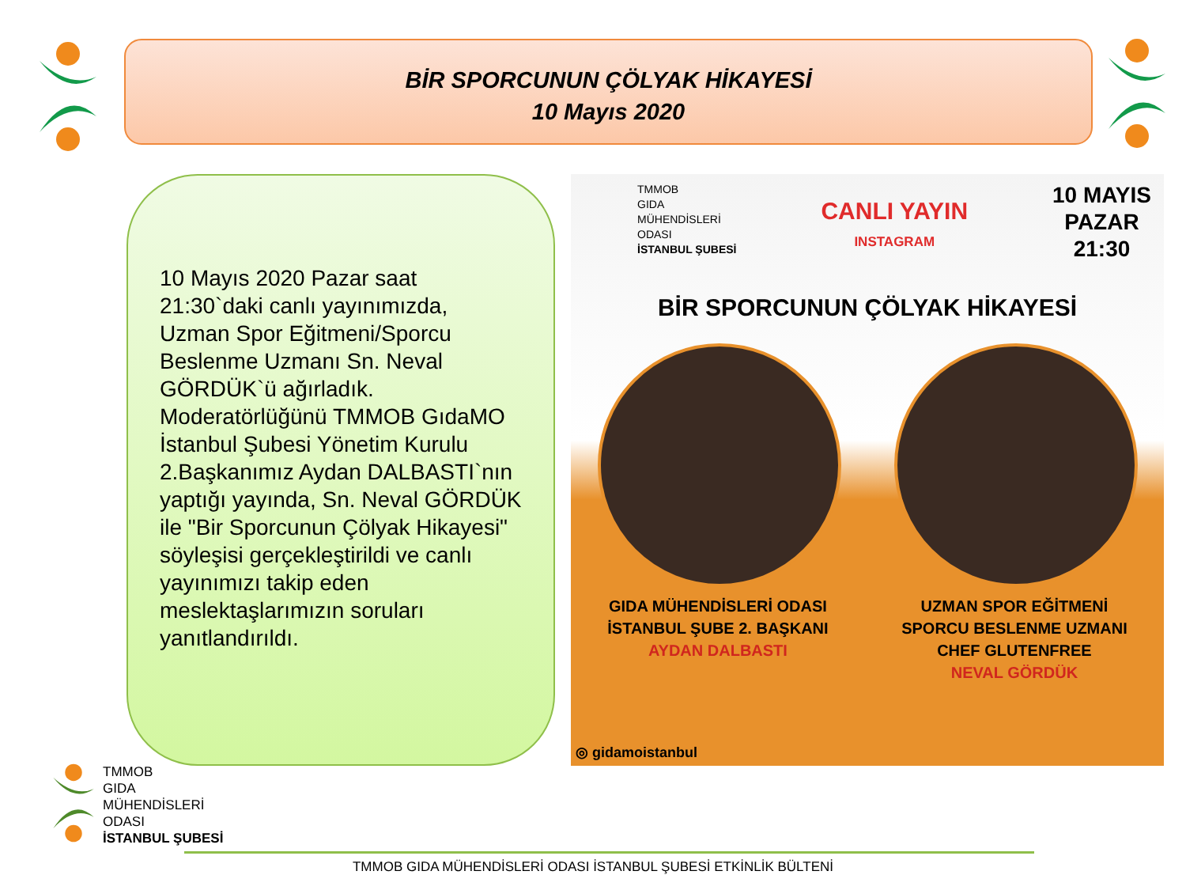BİR SPORCUNUN ÇÖLYAK HİKAYESİ
10 Mayıs 2020
10 Mayıs 2020 Pazar saat 21:30`daki canlı yayınımızda, Uzman Spor Eğitmeni/Sporcu Beslenme Uzmanı Sn. Neval GÖRDÜK`ü ağırladık. Moderatörlüğünü TMMOB GıdaMO İstanbul Şubesi Yönetim Kurulu 2.Başkanımız Aydan DALBASTI`nın yaptığı yayında, Sn. Neval GÖRDÜK ile "Bir Sporcunun Çölyak Hikayesi" söyleşisi gerçekleştirildi ve canlı yayınımızı takip eden meslektaşlarımızın soruları yanıtlandırıldı.
TMMOB
GIDA
MÜHENDİSLERİ
ODASI
İSTANBUL ŞUBESİ
CANLI YAYIN
INSTAGRAM
10 MAYIS
PAZAR
21:30
BİR SPORCUNUN ÇÖLYAK HİKAYESİ
GIDA MÜHENDİSLERİ ODASI
İSTANBUL ŞUBE 2. BAŞKANI
AYDAN DALBASTI
UZMAN SPOR EĞİTMENİ
SPORCU BESLENME UZMANI
CHEF GLUTENFREE
NEVAL GÖRDÜK
◎ gidamoistanbul
TMMOB
GIDA
MÜHENDİSLERİ
ODASI
İSTANBUL ŞUBESİ
TMMOB GIDA MÜHENDİSLERİ ODASI İSTANBUL ŞUBESİ ETKİNLİK BÜLTENİ